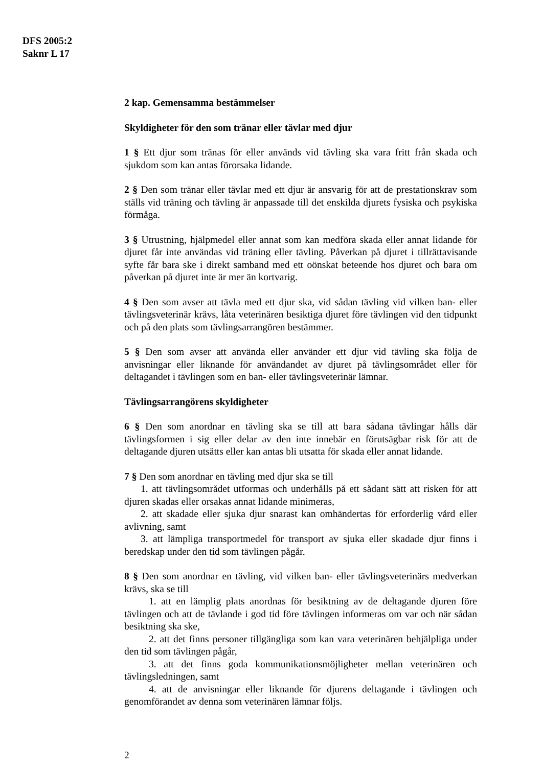DFS 2005:2
Saknr L 17
2 kap. Gemensamma bestämmelser
Skyldigheter för den som tränar eller tävlar med djur
1 § Ett djur som tränas för eller används vid tävling ska vara fritt från skada och sjukdom som kan antas förorsaka lidande.
2 § Den som tränar eller tävlar med ett djur är ansvarig för att de prestationskrav som ställs vid träning och tävling är anpassade till det enskilda djurets fysiska och psykiska förmåga.
3 § Utrustning, hjälpmedel eller annat som kan medföra skada eller annat lidande för djuret får inte användas vid träning eller tävling. Påverkan på djuret i tillrättavisande syfte får bara ske i direkt samband med ett oönskat beteende hos djuret och bara om påverkan på djuret inte är mer än kortvarig.
4 § Den som avser att tävla med ett djur ska, vid sådan tävling vid vilken ban- eller tävlingsveterinär krävs, låta veterinären besiktiga djuret före tävlingen vid den tidpunkt och på den plats som tävlingsarrangören bestämmer.
5 § Den som avser att använda eller använder ett djur vid tävling ska följa de anvisningar eller liknande för användandet av djuret på tävlingsområdet eller för deltagandet i tävlingen som en ban- eller tävlingsveterinär lämnar.
Tävlingsarrangörens skyldigheter
6 § Den som anordnar en tävling ska se till att bara sådana tävlingar hålls där tävlingsformen i sig eller delar av den inte innebär en förutsägbar risk för att de deltagande djuren utsätts eller kan antas bli utsatta för skada eller annat lidande.
7 § Den som anordnar en tävling med djur ska se till
1. att tävlingsområdet utformas och underhålls på ett sådant sätt att risken för att djuren skadas eller orsakas annat lidande minimeras,
2. att skadade eller sjuka djur snarast kan omhändertas för erforderlig vård eller avlivning, samt
3. att lämpliga transportmedel för transport av sjuka eller skadade djur finns i beredskap under den tid som tävlingen pågår.
8 § Den som anordnar en tävling, vid vilken ban- eller tävlingsveterinärs medverkan krävs, ska se till
1. att en lämplig plats anordnas för besiktning av de deltagande djuren före tävlingen och att de tävlande i god tid före tävlingen informeras om var och när sådan besiktning ska ske,
2. att det finns personer tillgängliga som kan vara veterinären behjälpliga under den tid som tävlingen pågår,
3. att det finns goda kommunikationsmöjligheter mellan veterinären och tävlingsledningen, samt
4. att de anvisningar eller liknande för djurens deltagande i tävlingen och genomförandet av denna som veterinären lämnar följs.
2